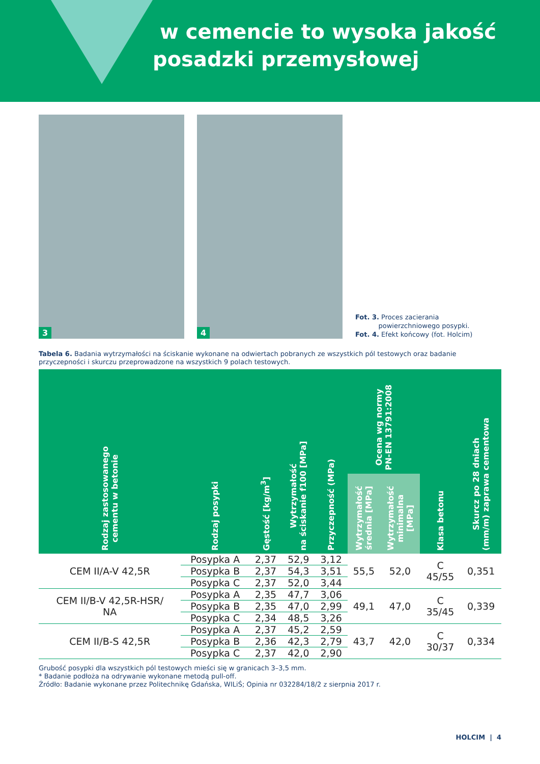w cemencie to wysoka jakość
posadzki przemysłowej
3
4
Fot. 3. Proces zacierania
powierzchniowego posypki.
Fot. 4. Efekt końcowy (fot. Holcim)
Tabela 6. Badania wytrzymałości na ściskanie wykonane na odwiertach pobranych ze wszystkich pól testowych oraz badanie przyczepności i skurczu przeprowadzone na wszystkich 9 polach testowych.
| Rodzaj zastosowanego cementu w betonie | Rodzaj posypki | Gęstość [kg/m<sup>3</sup>] | Wytrzymałość na ściskanie f100 [MPa] | Przyczepność (MPa) | Ocena wg normy PN-EN 13791:2008 | | Klasa betonu | Skurcz po 28 dniach (mm/m) zaprawa cementowa |
| --- | --- | --- | --- | --- | --- | --- | --- | --- |
| | | | | | Wytrzymałość średnia [MPa] | Wytrzymałość minimalna [MPa] | | |
| CEM II/A-V 42,5R | Posypka A | 2,37 | 52,9 | 3,12 | 55,5 | 52,0 | C 45/55 | 0,351 |
| | Posypka B | 2,37 | 54,3 | 3,51 | | | | |
| | Posypka C | 2,37 | 52,0 | 3,44 | | | | |
| CEM II/B-V 42,5R-HSR/ NA | Posypka A | 2,35 | 47,7 | 3,06 | 49,1 | 47,0 | C 35/45 | 0,339 |
| | Posypka B | 2,35 | 47,0 | 2,99 | | | | |
| | Posypka C | 2,34 | 48,5 | 3,26 | | | | |
| CEM II/B-S 42,5R | Posypka A | 2,37 | 45,2 | 2,59 | 43,7 | 42,0 | C 30/37 | 0,334 |
| | Posypka B | 2,36 | 42,3 | 2,79 | | | | |
| | Posypka C | 2,37 | 42,0 | 2,90 | | | | |
Grubość posypki dla wszystkich pól testowych mieści się w granicach 3–3,5 mm.
* Badanie podłoża na odrywanie wykonane metodą pull-off.
Źródło: Badanie wykonane przez Politechnikę Gdańska, WILiŚ; Opinia nr 032284/18/2 z sierpnia 2017 r.
HOLCIM | 4